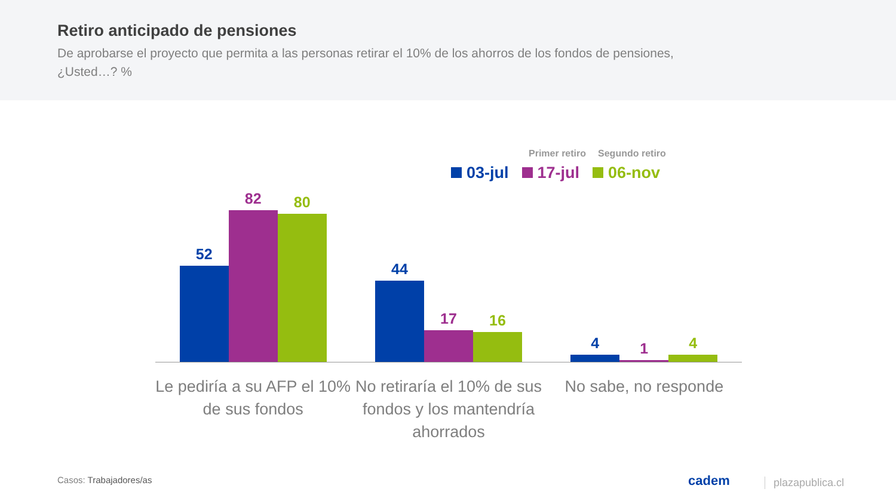Retiro anticipado de pensiones
De aprobarse el proyecto que permita a las personas retirar el 10% de los ahorros de los fondos de pensiones, ¿Usted…? %
Primer retiro Segundo retiro
03-jul 17-jul 06-nov
52
82
80
44
17
16
4
1
4
Le pediría a su AFP el 10% de sus fondos
No retiraría el 10% de sus fondos y los mantendría ahorrados
No sabe, no responde
Casos: Trabajadores/as cadem plazapublica.cl